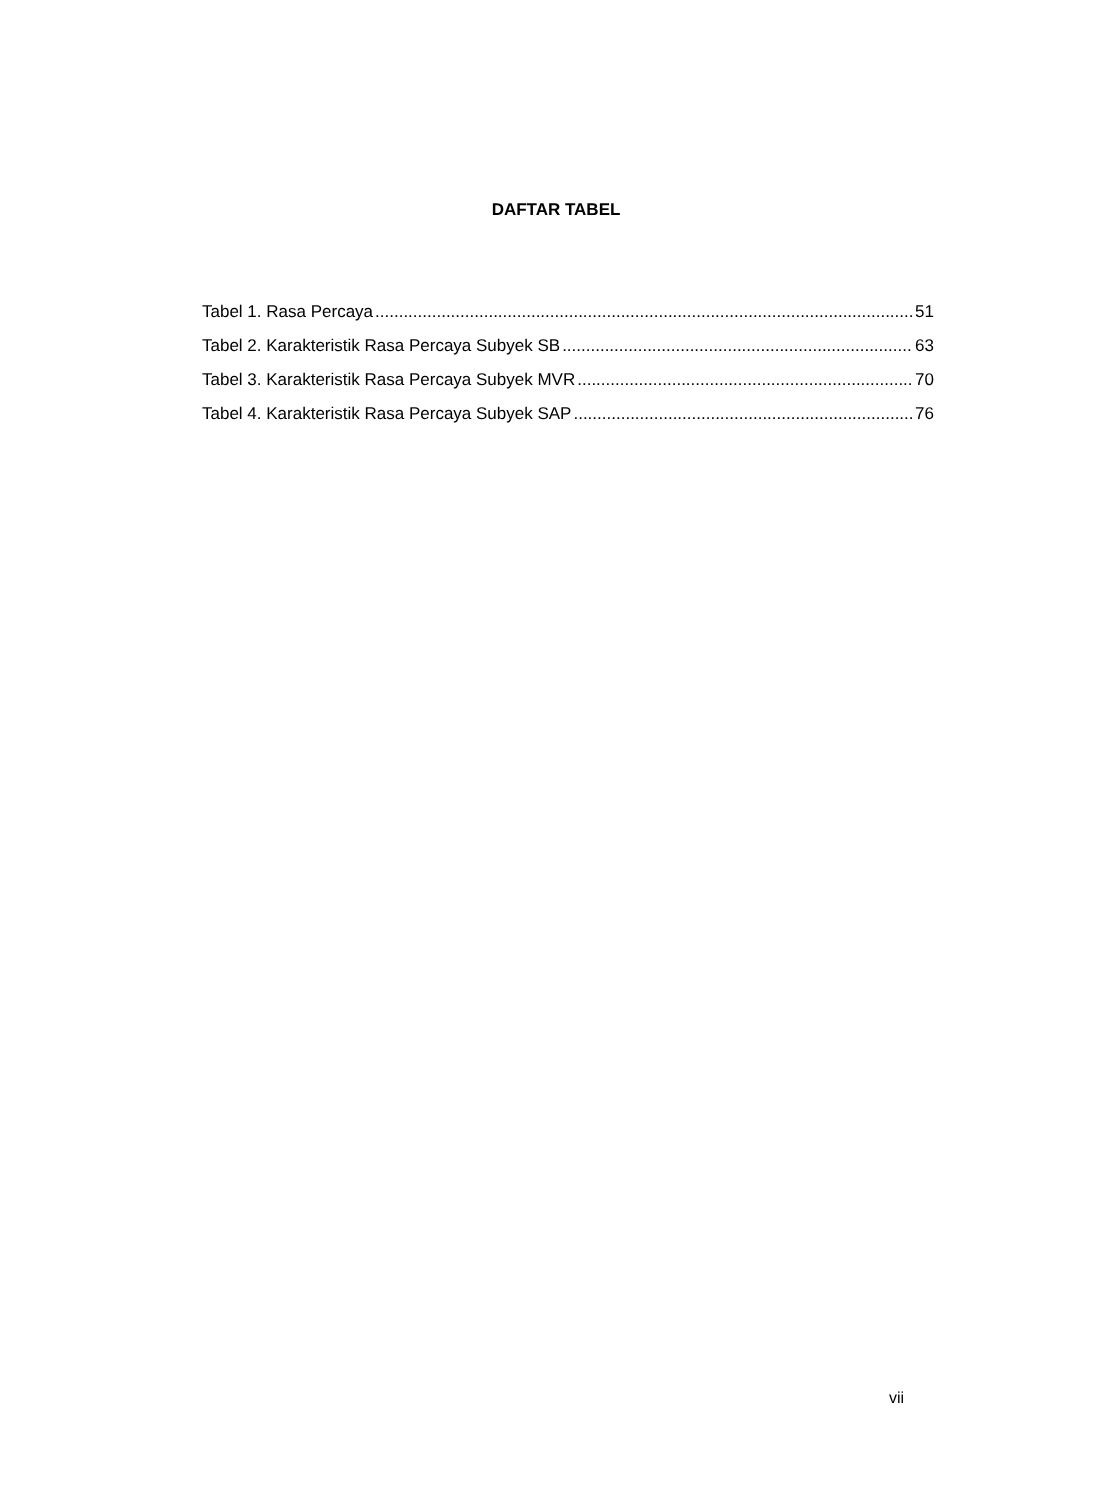DAFTAR TABEL
Tabel 1. Rasa Percaya 51
Tabel 2. Karakteristik Rasa Percaya Subyek SB 63
Tabel 3. Karakteristik Rasa Percaya Subyek MVR 70
Tabel 4. Karakteristik Rasa Percaya Subyek SAP 76
vii